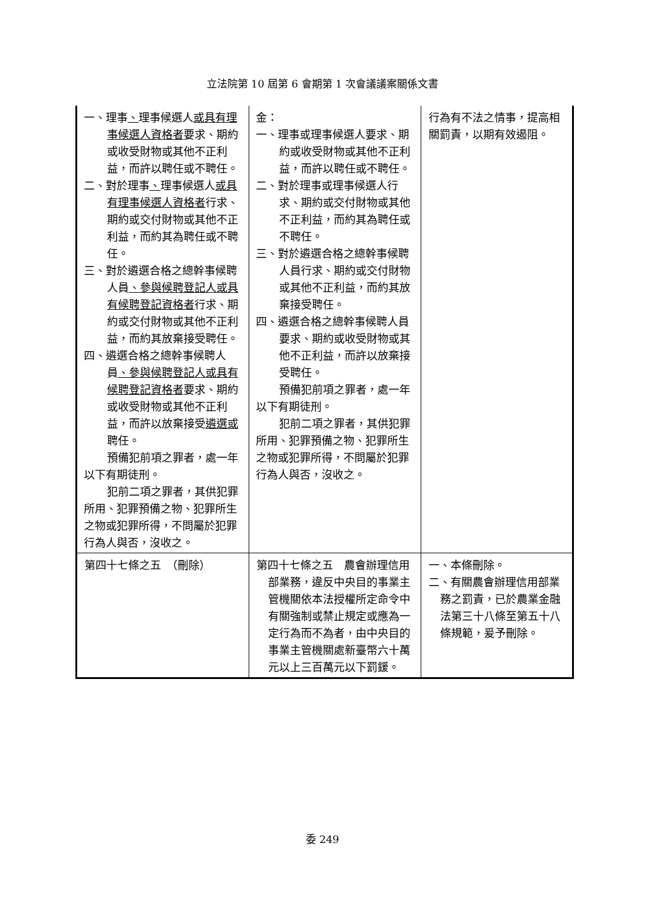立法院第 10 屆第 6 會期第 1 次會議議案關係文書
| 一、理事 、 理事候選人 或具有理事候選人資格者 要求、期約或收受財物或其他不正利益，而許以聘任或不聘任。 二、對於理事 、 理事候選人 或具有理事候選人資格者 行求、期約或交付財物或其他不正利益，而約其為聘任或不聘任。 三、對於遴選合格之總幹事候聘人員 、參與候聘登記人或具有候聘登記資格者 行求、期約或交付財物或其他不正利益，而約其放棄接受聘任。 四、遴選合格之總幹事候聘人員 、參與候聘登記人或具有候聘登記資格者 要求、期約或收受財物或其他不正利益，而許以放棄接受 遴選或 聘任。 預備犯前項之罪者，處一年以下有期徒刑。 犯前二項之罪者，其供犯罪所用、犯罪預備之物、犯罪所生之物或犯罪所得，不問屬於犯罪行為人與否，沒收之。 | 金： 一、理事或理事候選人要求、期約或收受財物或其他不正利益，而許以聘任或不聘任。 二、對於理事或理事候選人行求、期約或交付財物或其他不正利益，而約其為聘任或不聘任。 三、對於遴選合格之總幹事候聘人員行求、期約或交付財物或其他不正利益，而約其放棄接受聘任。 四、遴選合格之總幹事候聘人員要求、期約或收受財物或其他不正利益，而許以放棄接受聘任。 預備犯前項之罪者，處一年以下有期徒刑。 犯前二項之罪者，其供犯罪所用、犯罪預備之物、犯罪所生之物或犯罪所得，不問屬於犯罪行為人與否，沒收之。 | 行為有不法之情事，提高相關罰責，以期有效遏阻。 |
| 第四十七條之五 （刪除） | 第四十七條之五 農會辦理信用部業務，違反中央目的事業主管機關依本法授權所定命令中有關強制或禁止規定或應為一定行為而不為者，由中央目的事業主管機關處新臺幣六十萬元以上三百萬元以下罰鍰。 | 一、本條刪除。 二、有關農會辦理信用部業務之罰責，已於農業金融法第三十八條至第五十八條規範，爰予刪除。 |
委 249